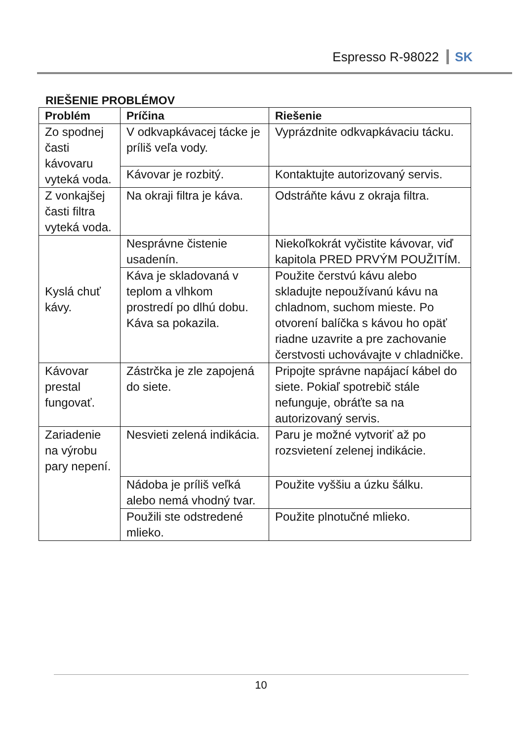Espresso R-98022 SK
RIEŠENIE PROBLÉMOV
| Problém | Príčina | Riešenie |
| --- | --- | --- |
| Zo spodnej časti kávovaru vyteká voda. | V odkvapkávacej tácke je príliš veľa vody. | Vyprázdnite odkvapkávaciu tácku. |
| | Kávovar je rozbitý. | Kontaktujte autorizovaný servis. |
| Z vonkajšej časti filtra vyteká voda. | Na okraji filtra je káva. | Odstráňte kávu z okraja filtra. |
| Kyslá chuť kávy. | Nesprávne čistenie usadenín. | Niekoľkokrát vyčistite kávovar, viď kapitola PRED PRVÝM POUŽITÍM. |
| | Káva je skladovaná v teplom a vlhkom prostredí po dlhú dobu. Káva sa pokazila. | Použite čerstvú kávu alebo skladujte nepoužívanú kávu na chladnom, suchom mieste. Po otvorení balíčka s kávou ho opäť riadne uzavrite a pre zachovanie čerstvosti uchovávajte v chladničke. |
| Kávovar prestal fungovať. | Zástrčka je zle zapojená do siete. | Pripojte správne napájací kábel do siete. Pokiaľ spotrebič stále nefunguje, obráťte sa na autorizovaný servis. |
| Zariadenie na výrobu pary nepení. | Nesvieti zelená indikácia. | Paru je možné vytvoriť až po rozsvietení zelenej indikácie. |
| | Nádoba je príliš veľká alebo nemá vhodný tvar. | Použite vyššiu a úzku šálku. |
| | Použili ste odstredené mlieko. | Použite plnotučné mlieko. |
10